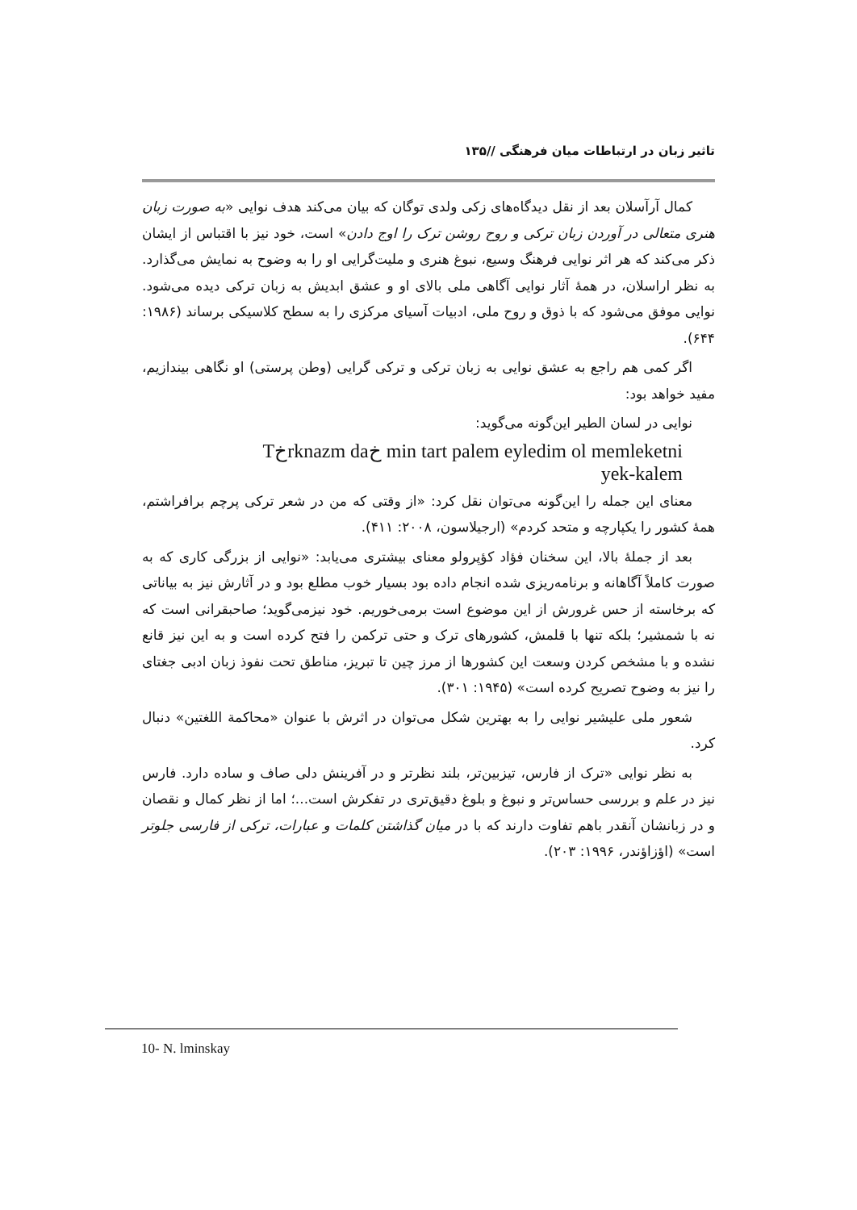تاثیر زبان در ارتباطات میان فرهنگی //۱۳۵
کمال آرآسلان بعد از نقل دیدگاه‌های زکی ولدی توگان که بیان می‌کند هدف نوایی «به صورت زبان هنری متعالی در آوردن زبان ترکی و روح روشن ترک را اوج دادن» است، خود نیز با اقتباس از ایشان ذکر می‌کند که هر اثر نوایی فرهنگ وسیع، نبوغ هنری و ملیت‌گرایی او را به وضوح به نمایش می‌گذارد. به نظر اراسلان، در همهٔ آثار نوایی آگاهی ملی بالای او و عشق ابدیش به زبان ترکی دیده می‌شود. نوایی موفق می‌شود که با ذوق و روح ملی، ادبیات آسیای مرکزی را به سطح کلاسیکی برساند (۱۹۸۶: ۶۴۴).
اگر کمی هم راجع به عشق نوایی به زبان ترکی و ترکی گرایی (وطن پرستی) او نگاهی بیندازیم، مفید خواهد بود:
نوایی در لسان الطیر این‌گونه می‌گوید:
Tخrknazm daخ min tart palem eyledim ol memleketni
yek-kalem
معنای این جمله را این‌گونه می‌توان نقل کرد: «از وقتی که من در شعر ترکی پرچم برافراشتم، همهٔ کشور را یکپارچه و متحد کردم» (ارجیلاسون، ۲۰۰۸: ۴۱۱).
بعد از جملهٔ بالا، این سخنان فؤاد کؤپرولو معنای بیشتری می‌یابد: «نوایی از بزرگی کاری که به صورت کاملاً آگاهانه و برنامه‌ریزی شده انجام داده بود بسیار خوب مطلع بود و در آثارش نیز به بیاناتی که برخاسته از حس غرورش از این موضوع است برمی‌خوریم. خود نیزمی‌گوید؛ صاحبقرانی است که نه با شمشیر؛ بلکه تنها با قلمش، کشورهای ترک و حتی ترکمن را فتح کرده است و به این نیز قانع نشده و با مشخص کردن وسعت این کشورها از مرز چین تا تبریز، مناطق تحت نفوذ زبان ادبی جغتای را نیز به وضوح تصریح کرده است» (۱۹۴۵: ۳۰۱).
شعور ملی علیشیر نوایی را به بهترین شکل می‌توان در اثرش با عنوان «محاکمة اللغتین» دنبال کرد.
به نظر نوایی «ترک از فارس، تیزبین‌تر، بلند نظرتر و در آفرینش دلی صاف و ساده دارد. فارس نیز در علم و بررسی حساس‌تر و نبوغ و بلوغ دقیق‌تری در تفکرش است...؛ اما از نظر کمال و نقصان و در زبانشان آنقدر باهم تفاوت دارند که با در میان گذاشتن کلمات و عبارات، ترکی از فارسی جلوتر است» (اؤزاؤندر، ۱۹۹۶: ۲۰۳).
10- N. lminskay